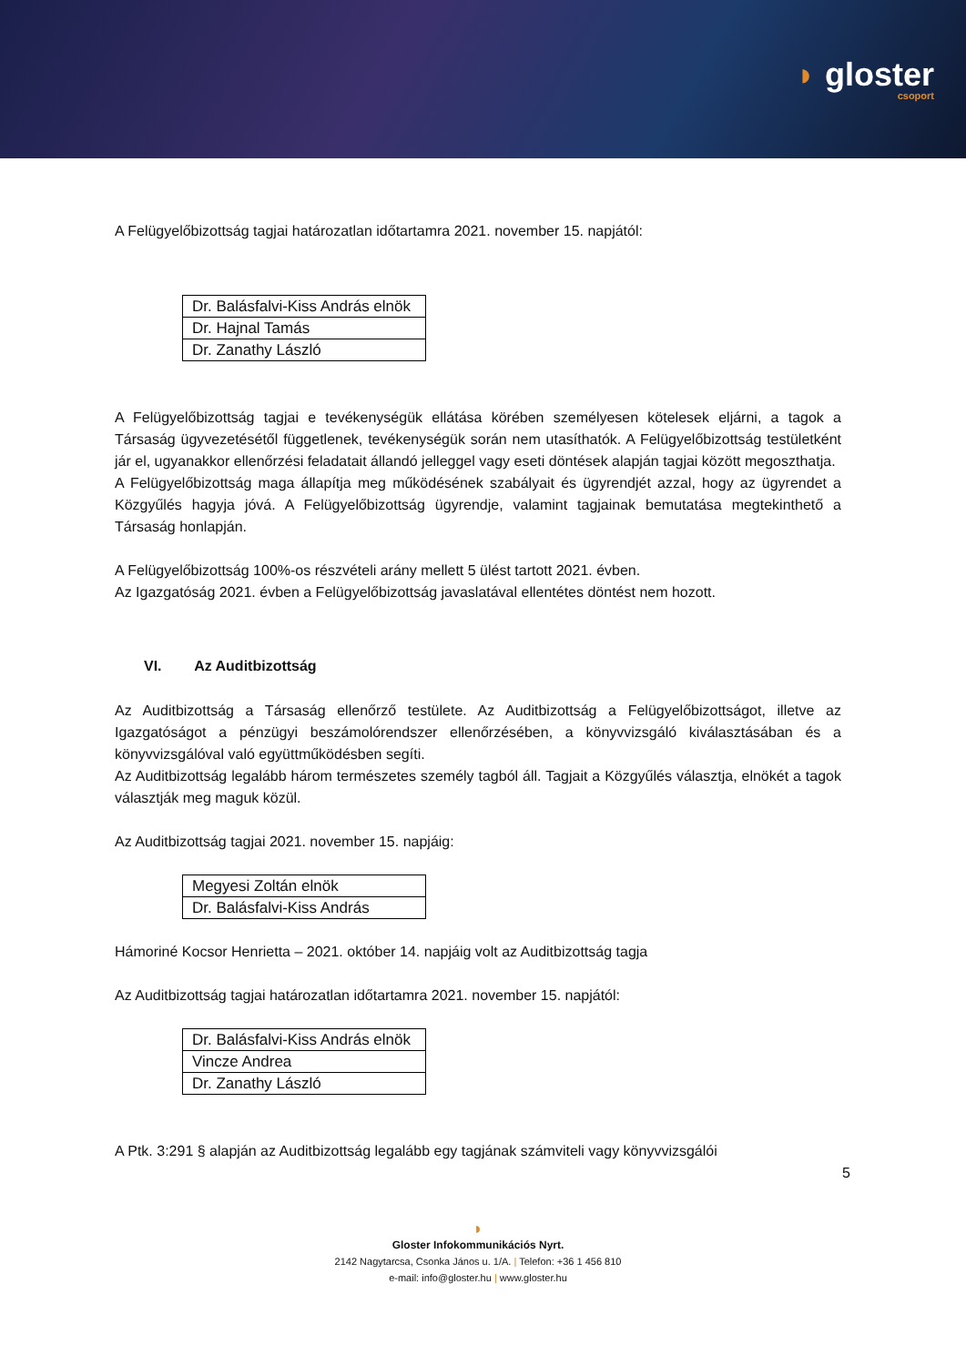◗ gloster
csoport
A Felügyelőbizottság tagjai határozatlan időtartamra 2021. november 15. napjától:
| Dr. Balásfalvi-Kiss András elnök |
| Dr. Hajnal Tamás |
| Dr. Zanathy László |
A Felügyelőbizottság tagjai e tevékenységük ellátása körében személyesen kötelesek eljárni, a tagok a Társaság ügyvezetésétől függetlenek, tevékenységük során nem utasíthatók. A Felügyelőbizottság testületként jár el, ugyanakkor ellenőrzési feladatait állandó jelleggel vagy eseti döntések alapján tagjai között megoszthatja.
A Felügyelőbizottság maga állapítja meg működésének szabályait és ügyrendjét azzal, hogy az ügyrendet a Közgyűlés hagyja jóvá. A Felügyelőbizottság ügyrendje, valamint tagjainak bemutatása megtekinthető a Társaság honlapján.
A Felügyelőbizottság 100%-os részvételi arány mellett 5 ülést tartott 2021. évben.
Az Igazgatóság 2021. évben a Felügyelőbizottság javaslatával ellentétes döntést nem hozott.
VI. Az Auditbizottság
Az Auditbizottság a Társaság ellenőrző testülete. Az Auditbizottság a Felügyelőbizottságot, illetve az Igazgatóságot a pénzügyi beszámolórendszer ellenőrzésében, a könyvvizsgáló kiválasztásában és a könyvvizsgálóval való együttműködésben segíti.
Az Auditbizottság legalább három természetes személy tagból áll. Tagjait a Közgyűlés választja, elnökét a tagok választják meg maguk közül.
Az Auditbizottság tagjai 2021. november 15. napjáig:
| Megyesi Zoltán elnök |
| Dr. Balásfalvi-Kiss András |
Hámoriné Kocsor Henrietta – 2021. október 14. napjáig volt az Auditbizottság tagja
Az Auditbizottság tagjai határozatlan időtartamra 2021. november 15. napjától:
| Dr. Balásfalvi-Kiss András elnök |
| Vincze Andrea |
| Dr. Zanathy László |
A Ptk. 3:291 § alapján az Auditbizottság legalább egy tagjának számviteli vagy könyvvizsgálói
5
◗
Gloster Infokommunikációs Nyrt.
2142 Nagytarcsa, Csonka János u. 1/A. | Telefon: +36 1 456 810
e-mail: info@gloster.hu | www.gloster.hu